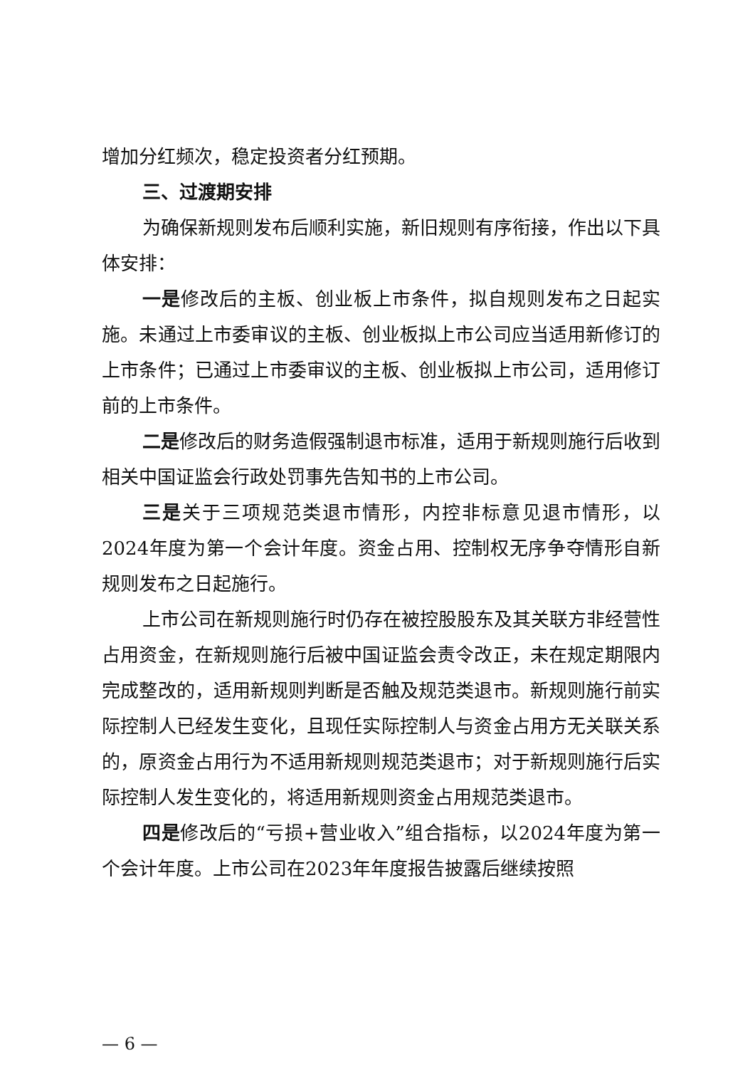增加分红频次，稳定投资者分红预期。
三、过渡期安排
为确保新规则发布后顺利实施，新旧规则有序衔接，作出以下具体安排：
一是修改后的主板、创业板上市条件，拟自规则发布之日起实施。未通过上市委审议的主板、创业板拟上市公司应当适用新修订的上市条件；已通过上市委审议的主板、创业板拟上市公司，适用修订前的上市条件。
二是修改后的财务造假强制退市标准，适用于新规则施行后收到相关中国证监会行政处罚事先告知书的上市公司。
三是关于三项规范类退市情形，内控非标意见退市情形，以2024年度为第一个会计年度。资金占用、控制权无序争夺情形自新规则发布之日起施行。
上市公司在新规则施行时仍存在被控股股东及其关联方非经营性占用资金，在新规则施行后被中国证监会责令改正，未在规定期限内完成整改的，适用新规则判断是否触及规范类退市。新规则施行前实际控制人已经发生变化，且现任实际控制人与资金占用方无关联关系的，原资金占用行为不适用新规则规范类退市；对于新规则施行后实际控制人发生变化的，将适用新规则资金占用规范类退市。
四是修改后的“亏损+营业收入”组合指标，以2024年度为第一个会计年度。上市公司在2023年年度报告披露后继续按照
— 6 —